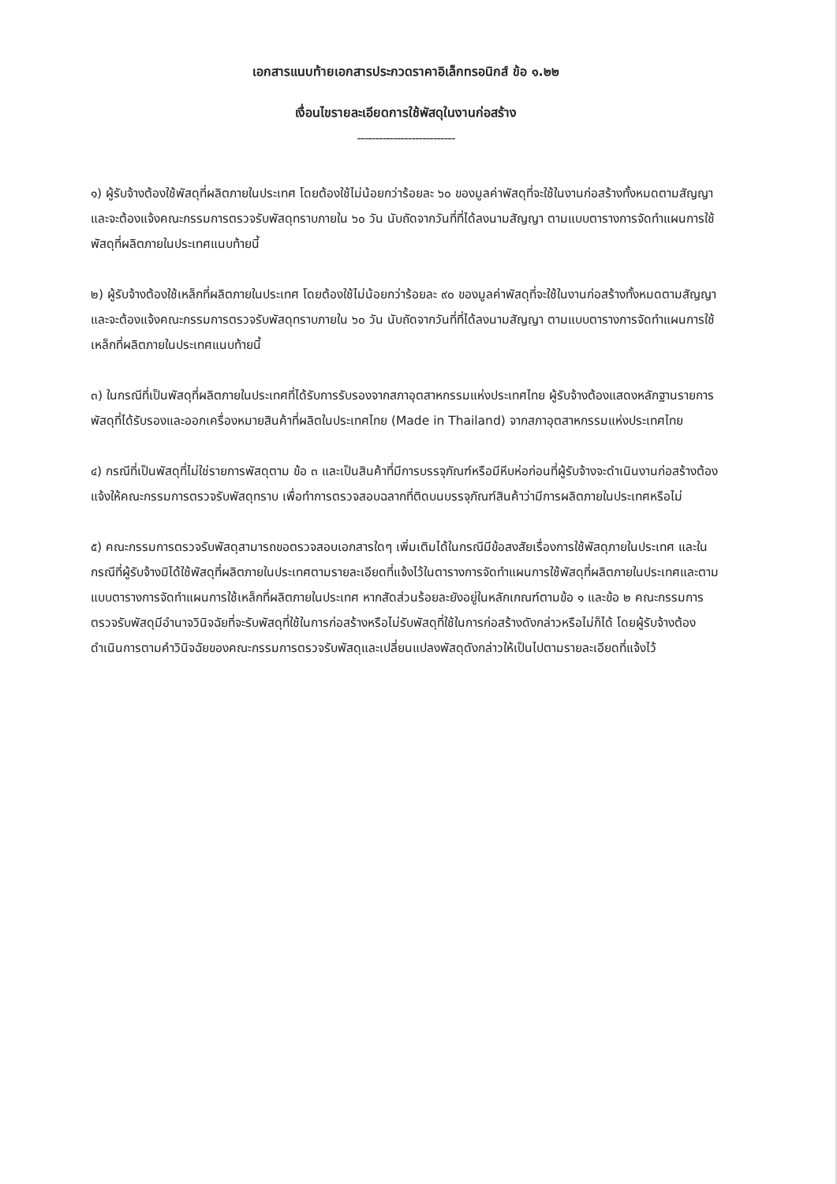เอกสารแนบท้ายเอกสารประกวดราคาอิเล็กทรอนิกส์ ข้อ ๑.๒๒
เงื่อนไขรายละเอียดการใช้พัสดุในงานก่อสร้าง
---------------------------
๑) ผู้รับจ้างต้องใช้พัสดุที่ผลิตภายในประเทศ โดยต้องใช้ไม่น้อยกว่าร้อยละ ๖๐ ของมูลค่าพัสดุที่จะใช้ในงานก่อสร้างทั้งหมดตามสัญญา และจะต้องแจ้งคณะกรรมการตรวจรับพัสดุทราบภายใน ๖๐ วัน นับถัดจากวันที่ที่ได้ลงนามสัญญา ตามแบบตารางการจัดทำแผนการใช้พัสดุที่ผลิตภายในประเทศแนบท้ายนี้
๒) ผู้รับจ้างต้องใช้เหล็กที่ผลิตภายในประเทศ โดยต้องใช้ไม่น้อยกว่าร้อยละ ๙๐ ของมูลค่าพัสดุที่จะใช้ในงานก่อสร้างทั้งหมดตามสัญญา และจะต้องแจ้งคณะกรรมการตรวจรับพัสดุทราบภายใน ๖๐ วัน นับถัดจากวันที่ที่ได้ลงนามสัญญา ตามแบบตารางการจัดทำแผนการใช้เหล็กที่ผลิตภายในประเทศแนบท้ายนี้
๓) ในกรณีที่เป็นพัสดุที่ผลิตภายในประเทศที่ได้รับการรับรองจากสภาอุตสาหกรรมแห่งประเทศไทย ผู้รับจ้างต้องแสดงหลักฐานรายการพัสดุที่ได้รับรองและออกเครื่องหมายสินค้าที่ผลิตในประเทศไทย (Made in Thailand) จากสภาอุตสาหกรรมแห่งประเทศไทย
๔) กรณีที่เป็นพัสดุที่ไม่ใช่รายการพัสดุตาม ข้อ ๓ และเป็นสินค้าที่มีการบรรจุภัณฑ์หรือมีหีบห่อก่อนที่ผู้รับจ้างจะดำเนินงานก่อสร้างต้องแจ้งให้คณะกรรมการตรวจรับพัสดุทราบ เพื่อทำการตรวจสอบฉลากที่ติดบนบรรจุภัณฑ์สินค้าว่ามีการผลิตภายในประเทศหรือไม่
๕) คณะกรรมการตรวจรับพัสดุสามารถขอตรวจสอบเอกสารใดๆ เพิ่มเติมได้ในกรณีมีข้อสงสัยเรื่องการใช้พัสดุภายในประเทศ และในกรณีที่ผู้รับจ้างมิได้ใช้พัสดุที่ผลิตภายในประเทศตามรายละเอียดที่แจ้งไว้ในตารางการจัดทำแผนการใช้พัสดุที่ผลิตภายในประเทศและตามแบบตารางการจัดทำแผนการใช้เหล็กที่ผลิตภายในประเทศ หากสัดส่วนร้อยละยังอยู่ในหลักเกณฑ์ตามข้อ ๑ และข้อ ๒ คณะกรรมการตรวจรับพัสดุมีอำนาจวินิจฉัยที่จะรับพัสดุที่ใช้ในการก่อสร้างหรือไม่รับพัสดุที่ใช้ในการก่อสร้างดังกล่าวหรือไม่ก็ได้ โดยผู้รับจ้างต้องดำเนินการตามคำวินิจฉัยของคณะกรรมการตรวจรับพัสดุและเปลี่ยนแปลงพัสดุดังกล่าวให้เป็นไปตามรายละเอียดที่แจ้งไว้